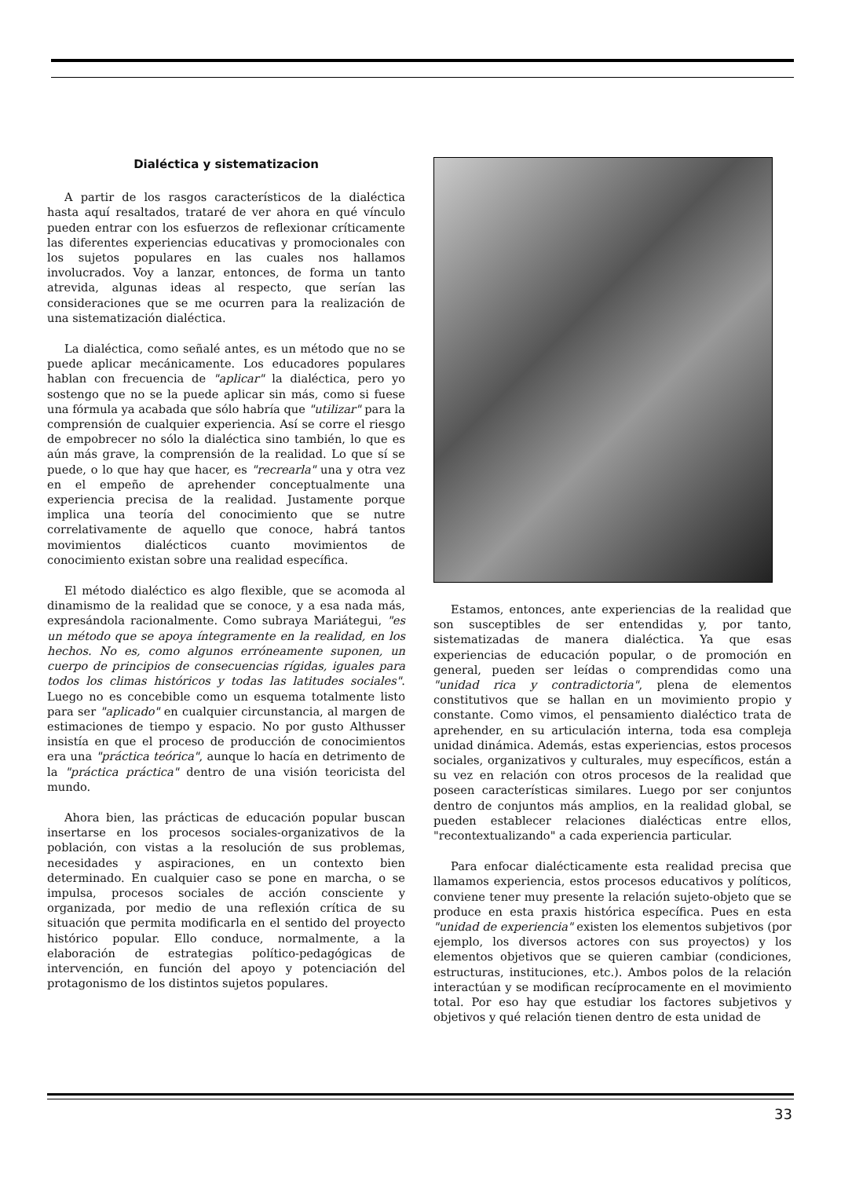Dialéctica y sistematizacion
A partir de los rasgos característicos de la dialéctica hasta aquí resaltados, trataré de ver ahora en qué vínculo pueden entrar con los esfuerzos de reflexionar críticamente las diferentes experiencias educativas y promocionales con los sujetos populares en las cuales nos hallamos involucrados. Voy a lanzar, entonces, de forma un tanto atrevida, algunas ideas al respecto, que serían las consideraciones que se me ocurren para la realización de una sistematización dialéctica.
La dialéctica, como señalé antes, es un método que no se puede aplicar mecánicamente. Los educadores populares hablan con frecuencia de "aplicar" la dialéctica, pero yo sostengo que no se la puede aplicar sin más, como si fuese una fórmula ya acabada que sólo habría que "utilizar" para la comprensión de cualquier experiencia. Así se corre el riesgo de empobrecer no sólo la dialéctica sino también, lo que es aún más grave, la comprensión de la realidad. Lo que sí se puede, o lo que hay que hacer, es "recrearla" una y otra vez en el empeño de aprehender conceptualmente una experiencia precisa de la realidad. Justamente porque implica una teoría del conocimiento que se nutre correlativamente de aquello que conoce, habrá tantos movimientos dialécticos cuanto movimientos de conocimiento existan sobre una realidad específica.
El método dialéctico es algo flexible, que se acomoda al dinamismo de la realidad que se conoce, y a esa nada más, expresándola racionalmente. Como subraya Mariátegui, "es un método que se apoya íntegramente en la realidad, en los hechos. No es, como algunos erróneamente suponen, un cuerpo de principios de consecuencias rígidas, iguales para todos los climas históricos y todas las latitudes sociales". Luego no es concebible como un esquema totalmente listo para ser "aplicado" en cualquier circunstancia, al margen de estimaciones de tiempo y espacio. No por gusto Althusser insistía en que el proceso de producción de conocimientos era una "práctica teórica", aunque lo hacía en detrimento de la "práctica práctica" dentro de una visión teoricista del mundo.
Ahora bien, las prácticas de educación popular buscan insertarse en los procesos sociales-organizativos de la población, con vistas a la resolución de sus problemas, necesidades y aspiraciones, en un contexto bien determinado. En cualquier caso se pone en marcha, o se impulsa, procesos sociales de acción consciente y organizada, por medio de una reflexión crítica de su situación que permita modificarla en el sentido del proyecto histórico popular. Ello conduce, normalmente, a la elaboración de estrategias político-pedagógicas de intervención, en función del apoyo y potenciación del protagonismo de los distintos sujetos populares.
Estamos, entonces, ante experiencias de la realidad que son susceptibles de ser entendidas y, por tanto, sistematizadas de manera dialéctica. Ya que esas experiencias de educación popular, o de promoción en general, pueden ser leídas o comprendidas como una "unidad rica y contradictoria", plena de elementos constitutivos que se hallan en un movimiento propio y constante. Como vimos, el pensamiento dialéctico trata de aprehender, en su articulación interna, toda esa compleja unidad dinámica. Además, estas experiencias, estos procesos sociales, organizativos y culturales, muy específicos, están a su vez en relación con otros procesos de la realidad que poseen características similares. Luego por ser conjuntos dentro de conjuntos más amplios, en la realidad global, se pueden establecer relaciones dialécticas entre ellos, "recontextualizando" a cada experiencia particular.
Para enfocar dialécticamente esta realidad precisa que llamamos experiencia, estos procesos educativos y políticos, conviene tener muy presente la relación sujeto-objeto que se produce en esta praxis histórica específica. Pues en esta "unidad de experiencia" existen los elementos subjetivos (por ejemplo, los diversos actores con sus proyectos) y los elementos objetivos que se quieren cambiar (condiciones, estructuras, instituciones, etc.). Ambos polos de la relación interactúan y se modifican recíprocamente en el movimiento total. Por eso hay que estudiar los factores subjetivos y objetivos y qué relación tienen dentro de esta unidad de
33